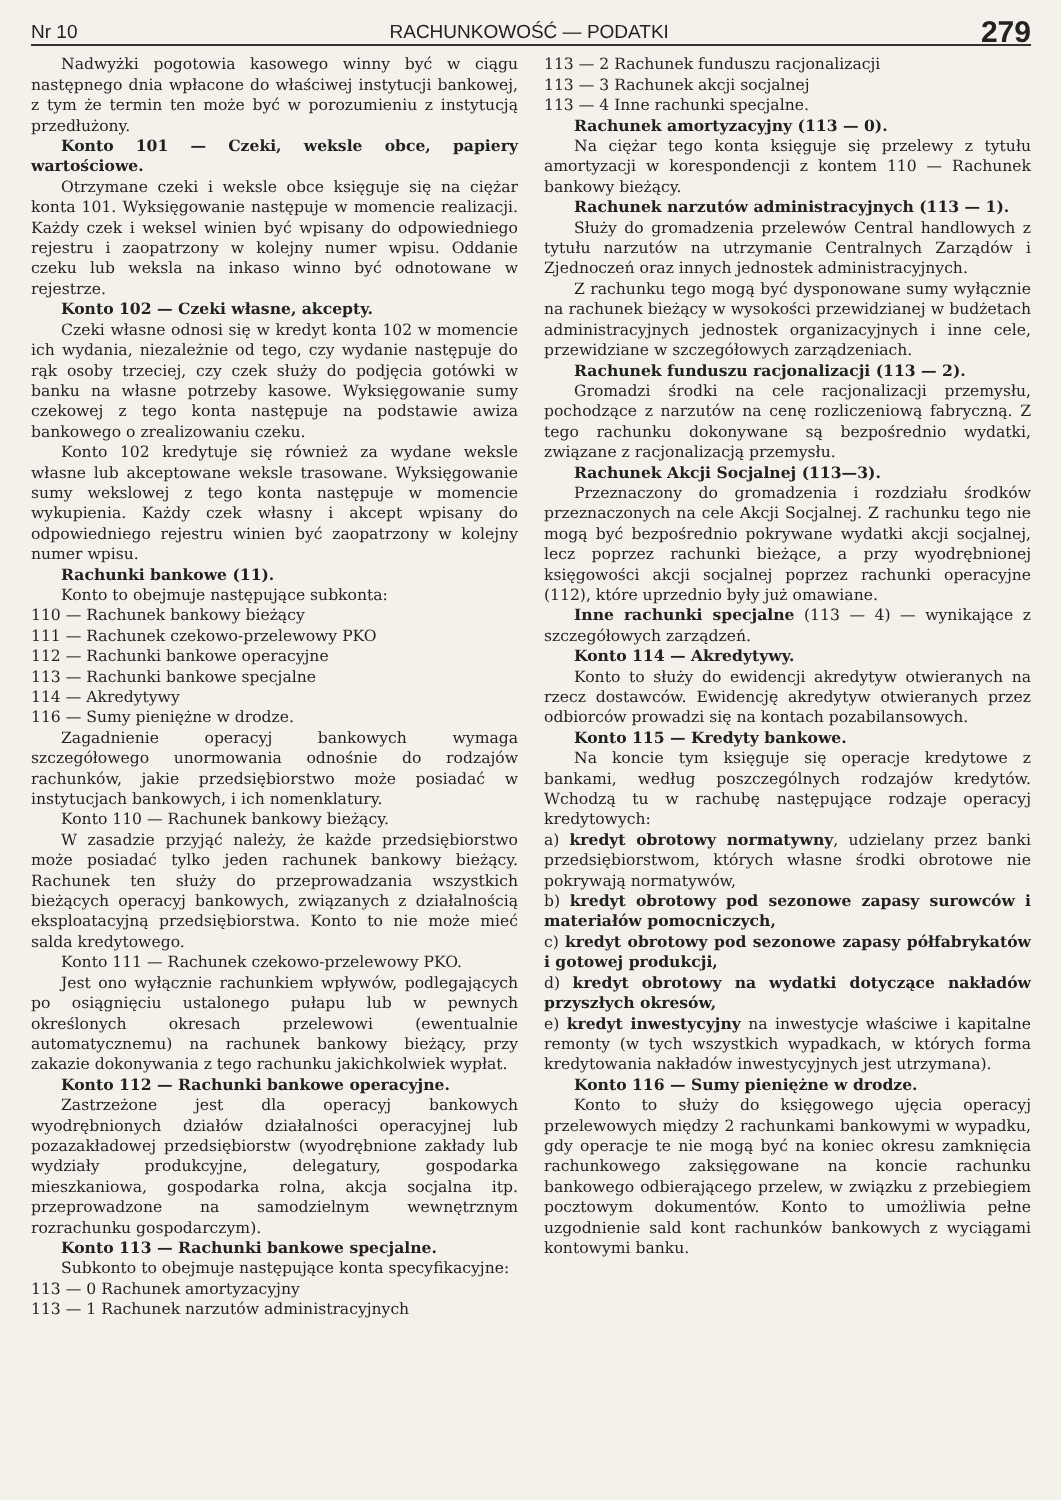Nr 10 RACHUNKOWOŚĆ — PODATKI 279
Nadwyżki pogotowia kasowego winny być w ciągu następnego dnia wpłacone do właściwej instytucji bankowej, z tym że termin ten może być w porozumieniu z instytucją przedłużony.
Konto 101 — Czeki, weksle obce, papiery wartościowe.
Otrzymane czeki i weksle obce księguje się na ciężar konta 101. Wyksięgowanie następuje w momencie realizacji. Każdy czek i weksel winien być wpisany do odpowiedniego rejestru i zaopatrzony w kolejny numer wpisu. Oddanie czeku lub weksla na inkaso winno być odnotowane w rejestrze.
Konto 102 — Czeki własne, akcepty.
Czeki własne odnosi się w kredyt konta 102 w momencie ich wydania, niezależnie od tego, czy wydanie następuje do rąk osoby trzeciej, czy czek służy do podjęcia gotówki w banku na własne potrzeby kasowe. Wyksięgowanie sumy czekowej z tego konta następuje na podstawie awiza bankowego o zrealizowaniu czeku.
Konto 102 kredytuje się również za wydane weksle własne lub akceptowane weksle trasowane. Wyksięgowanie sumy wekslowej z tego konta następuje w momencie wykupienia. Każdy czek własny i akcept wpisany do odpowiedniego rejestru winien być zaopatrzony w kolejny numer wpisu.
Rachunki bankowe (11).
Konto to obejmuje następujące subkonta:
110 — Rachunek bankowy bieżący
111 — Rachunek czekowo-przelewowy PKO
112 — Rachunki bankowe operacyjne
113 — Rachunki bankowe specjalne
114 — Akredytywy
116 — Sumy pieniężne w drodze.
Zagadnienie operacyj bankowych wymaga szczegółowego unormowania odnośnie do rodzajów rachunków, jakie przedsiębiorstwo może posiadać w instytucjach bankowych, i ich nomenklatury.
Konto 110 — Rachunek bankowy bieżący.
W zasadzie przyjąć należy, że każde przedsiębiorstwo może posiadać tylko jeden rachunek bankowy bieżący. Rachunek ten służy do przeprowadzania wszystkich bieżących operacyj bankowych, związanych z działalnością eksploatacyjną przedsiębiorstwa. Konto to nie może mieć salda kredytowego.
Konto 111 — Rachunek czekowo-przelewowy PKO.
Jest ono wyłącznie rachunkiem wpływów, podlegających po osiągnięciu ustalonego pułapu lub w pewnych określonych okresach przelewowi (ewentualnie automatycznemu) na rachunek bankowy bieżący, przy zakazie dokonywania z tego rachunku jakichkolwiek wypłat.
Konto 112 — Rachunki bankowe operacyjne.
Zastrzeżone jest dla operacyj bankowych wyodrębnionych działów działalności operacyjnej lub pozazakładowej przedsiębiorstw (wyodrębnione zakłady lub wydziały produkcyjne, delegatury, gospodarka mieszkaniowa, gospodarka rolna, akcja socjalna itp. przeprowadzone na samodzielnym wewnętrznym rozrachunku gospodarczym).
Konto 113 — Rachunki bankowe specjalne.
Subkonto to obejmuje następujące konta specyfikacyjne:
113 — 0 Rachunek amortyzacyjny
113 — 1 Rachunek narzutów administracyjnych
113 — 2 Rachunek funduszu racjonalizacji
113 — 3 Rachunek akcji socjalnej
113 — 4 Inne rachunki specjalne.
Rachunek amortyzacyjny (113 — 0).
Na ciężar tego konta księguje się przelewy z tytułu amortyzacji w korespondencji z kontem 110 — Rachunek bankowy bieżący.
Rachunek narzutów administracyjnych (113 — 1).
Służy do gromadzenia przelewów Central handlowych z tytułu narzutów na utrzymanie Centralnych Zarządów i Zjednoczeń oraz innych jednostek administracyjnych.
Z rachunku tego mogą być dysponowane sumy wyłącznie na rachunek bieżący w wysokości przewidzianej w budżetach administracyjnych jednostek organizacyjnych i inne cele, przewidziane w szczegółowych zarządzeniach.
Rachunek funduszu racjonalizacji (113 — 2).
Gromadzi środki na cele racjonalizacji przemysłu, pochodzące z narzutów na cenę rozliczeniową fabryczną. Z tego rachunku dokonywane są bezpośrednio wydatki, związane z racjonalizacją przemysłu.
Rachunek Akcji Socjalnej (113—3).
Przeznaczony do gromadzenia i rozdziału środków przeznaczonych na cele Akcji Socjalnej. Z rachunku tego nie mogą być bezpośrednio pokrywane wydatki akcji socjalnej, lecz poprzez rachunki bieżące, a przy wyodrębnionej księgowości akcji socjalnej poprzez rachunki operacyjne (112), które uprzednio były już omawiane.
Inne rachunki specjalne (113 — 4) — wynikające z szczegółowych zarządzeń.
Konto 114 — Akredytywy.
Konto to służy do ewidencji akredytyw otwieranych na rzecz dostawców. Ewidencję akredytyw otwieranych przez odbiorców prowadzi się na kontach pozabilansowych.
Konto 115 — Kredyty bankowe.
Na koncie tym księguje się operacje kredytowe z bankami, według poszczególnych rodzajów kredytów. Wchodzą tu w rachubę następujące rodzaje operacyj kredytowych:
a) kredyt obrotowy normatywny, udzielany przez banki przedsiębiorstwom, których własne środki obrotowe nie pokrywają normatywów,
b) kredyt obrotowy pod sezonowe zapasy surowców i materiałów pomocniczych,
c) kredyt obrotowy pod sezonowe zapasy półfabrykatów i gotowej produkcji,
d) kredyt obrotowy na wydatki dotyczące nakładów przyszłych okresów,
e) kredyt inwestycyjny na inwestycje właściwe i kapitalne remonty (w tych wszystkich wypadkach, w których forma kredytowania nakładów inwestycyjnych jest utrzymana).
Konto 116 — Sumy pieniężne w drodze.
Konto to służy do księgowego ujęcia operacyj przelewowych między 2 rachunkami bankowymi w wypadku, gdy operacje te nie mogą być na koniec okresu zamknięcia rachunkowego zaksięgowane na koncie rachunku bankowego odbierającego przelew, w związku z przebiegiem pocztowym dokumentów. Konto to umożliwia pełne uzgodnienie sald kont rachunków bankowych z wyciągami kontowymi banku.